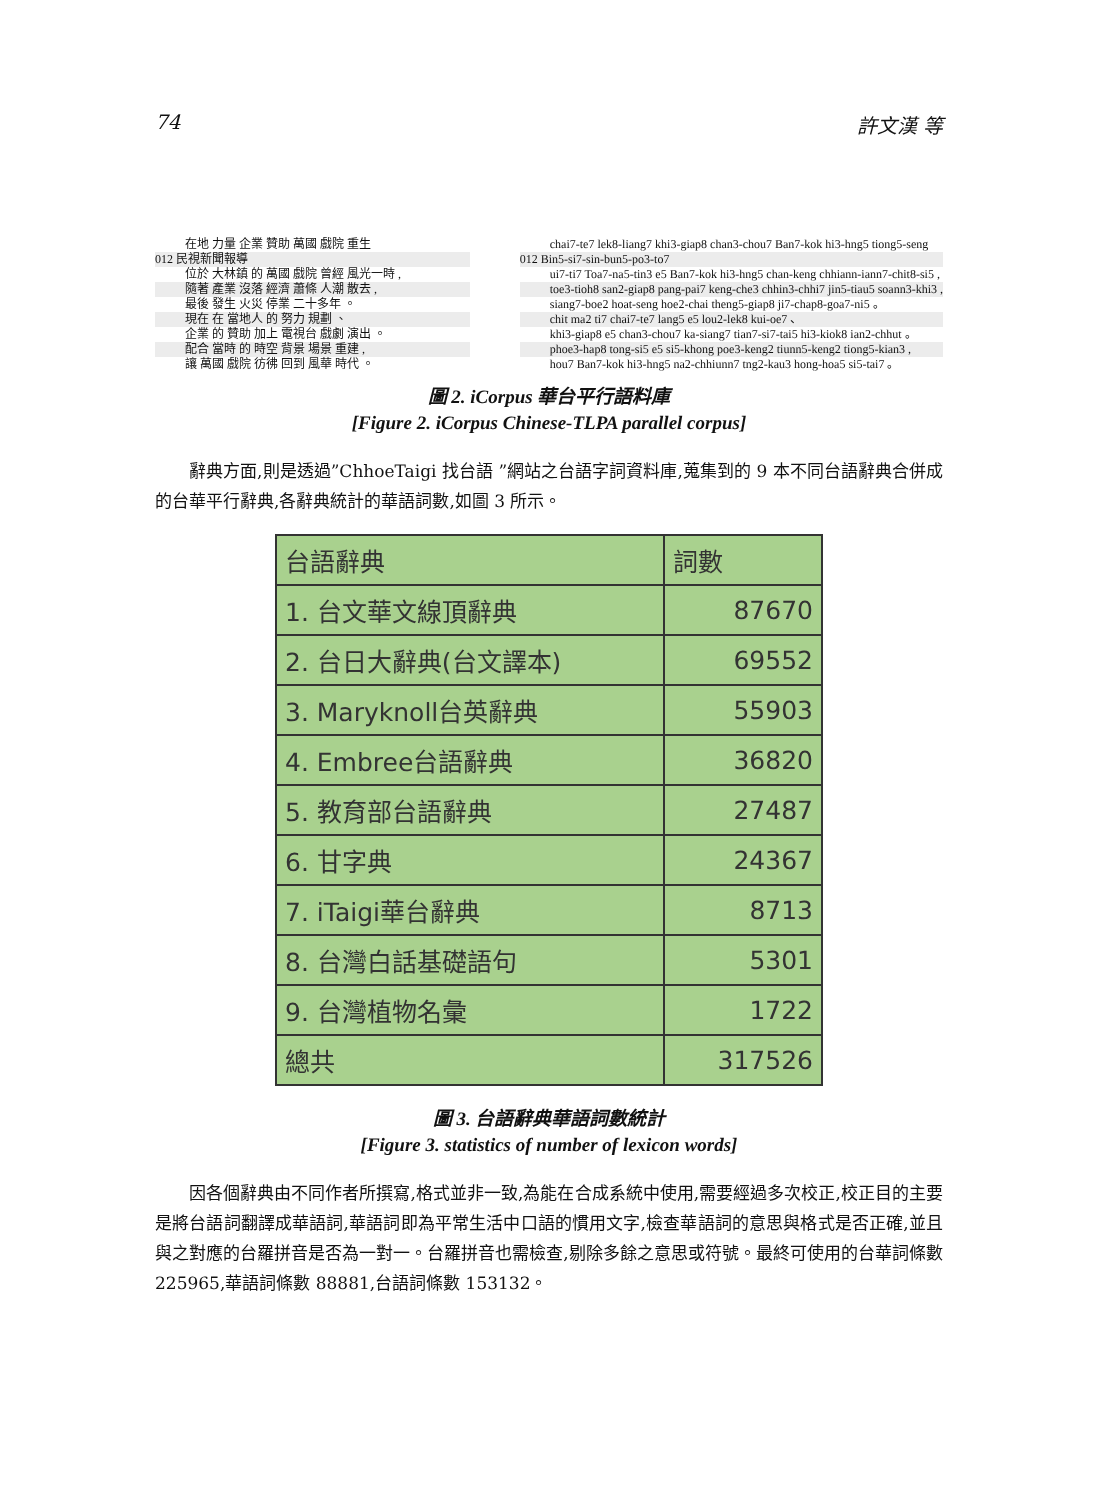74 許文漢 等
在地 力量 企業 贊助 萬國 戲院 重生
012 民視新聞報導
位於 大林鎮 的 萬國 戲院 曾經 風光一時 ,
隨著 產業 沒落 經濟 蕭條 人潮 散去 ,
最後 發生 火災 停業 二十多年 。
現在 在 當地人 的 努力 規劃 、
企業 的 贊助 加上 電視台 戲劇 演出 。
配合 當時 的 時空 背景 場景 重建 ,
讓 萬國 戲院 彷彿 回到 風華 時代 。
chai7-te7 lek8-liang7 khi3-giap8 chan3-chou7 Ban7-kok hi3-hng5 tiong5-seng
012 Bin5-si7-sin-bun5-po3-to7
ui7-ti7 Toa7-na5-tin3 e5 Ban7-kok hi3-hng5 chan-keng chhiann-iann7-chit8-si5 ,
toe3-tioh8 san2-giap8 pang-pai7 keng-che3 chhin3-chhi7 jin5-tiau5 soann3-khi3 ,
siang7-boe2 hoat-seng hoe2-chai theng5-giap8 ji7-chap8-goa7-ni5 。
chit ma2 ti7 chai7-te7 lang5 e5 lou2-lek8 kui-oe7 、
khi3-giap8 e5 chan3-chou7 ka-siang7 tian7-si7-tai5 hi3-kiok8 ian2-chhut 。
phoe3-hap8 tong-si5 e5 si5-khong poe3-keng2 tiunn5-keng2 tiong5-kian3 ,
hou7 Ban7-kok hi3-hng5 na2-chhiunn7 tng2-kau3 hong-hoa5 si5-tai7 。
圖 2. iCorpus 華台平行語料庫
[Figure 2. iCorpus Chinese-TLPA parallel corpus]
辭典方面,則是透過”ChhoeTaigi 找台語 ”網站之台語字詞資料庫,蒐集到的 9 本不同台語辭典合併成的台華平行辭典,各辭典統計的華語詞數,如圖 3 所示。
| 台語辭典 | 詞數 |
| 1. 台文華文線頂辭典 | 87670 |
| 2. 台日大辭典(台文譯本) | 69552 |
| 3. Maryknoll台英辭典 | 55903 |
| 4. Embree台語辭典 | 36820 |
| 5. 教育部台語辭典 | 27487 |
| 6. 甘字典 | 24367 |
| 7. iTaigi華台辭典 | 8713 |
| 8. 台灣白話基礎語句 | 5301 |
| 9. 台灣植物名彙 | 1722 |
| 總共 | 317526 |
圖 3. 台語辭典華語詞數統計
[Figure 3. statistics of number of lexicon words]
因各個辭典由不同作者所撰寫,格式並非一致,為能在合成系統中使用,需要經過多次校正,校正目的主要是將台語詞翻譯成華語詞,華語詞即為平常生活中口語的慣用文字,檢查華語詞的意思與格式是否正確,並且與之對應的台羅拼音是否為一對一。台羅拼音也需檢查,剔除多餘之意思或符號。最終可使用的台華詞條數 225965,華語詞條數 88881,台語詞條數 153132。